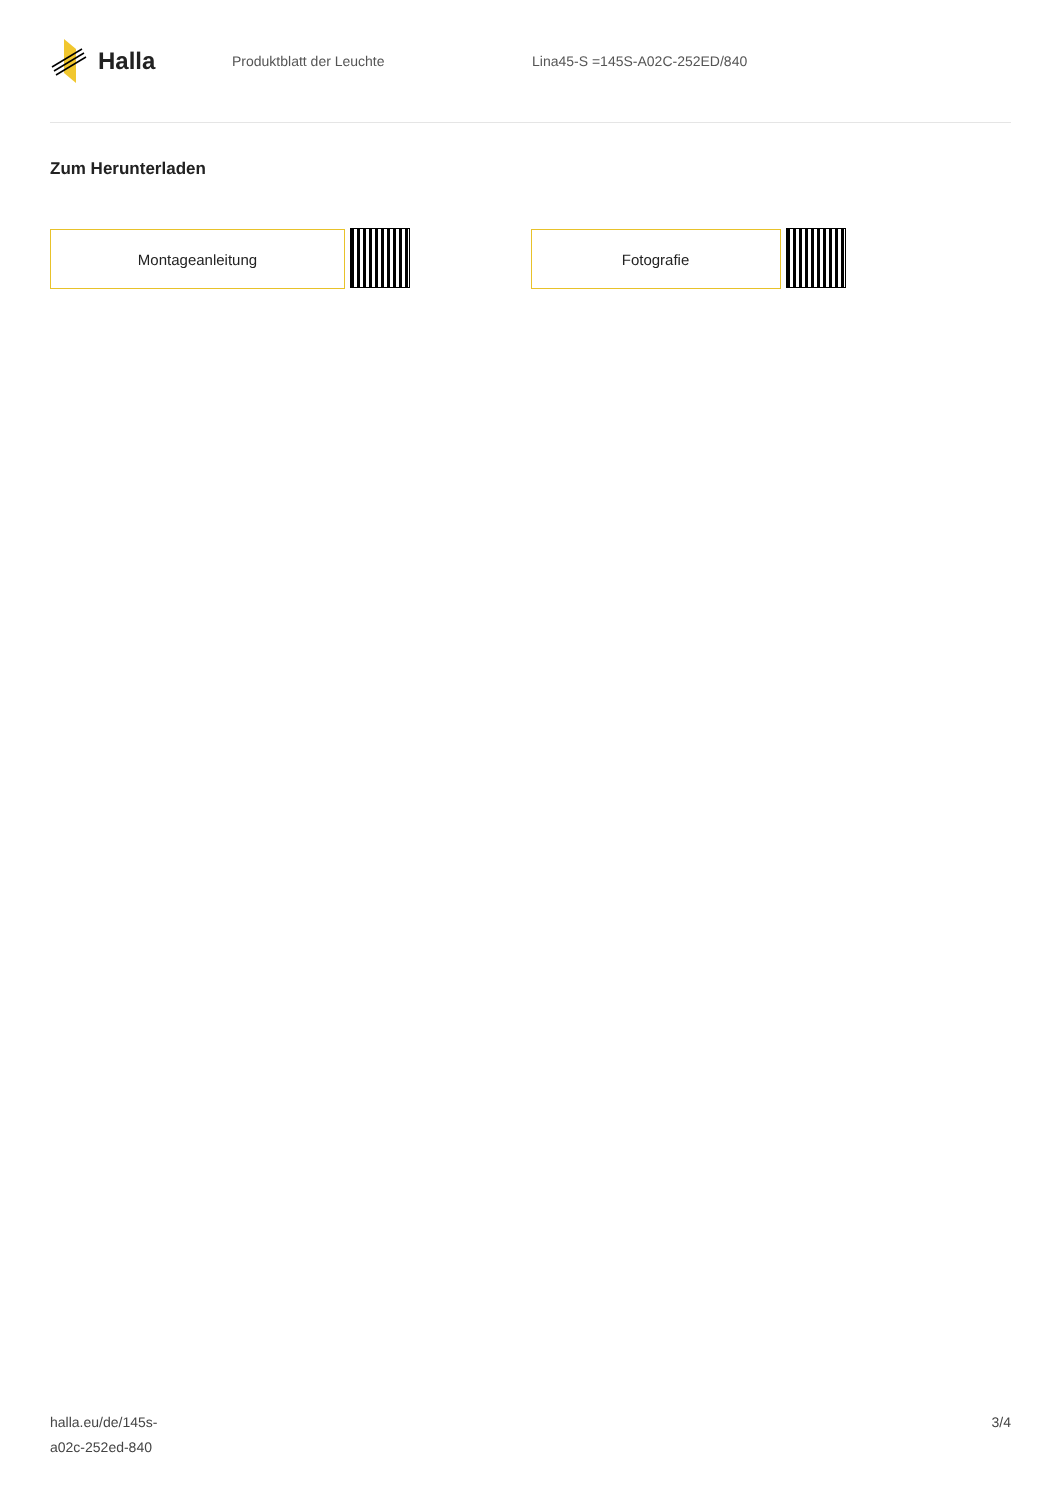Halla
Produktblatt der Leuchte Lina45-S =145S-A02C-252ED/840
Zum Herunterladen
Montageanleitung Fotografie
halla.eu/de/145s-
a02c-252ed-840
3/4